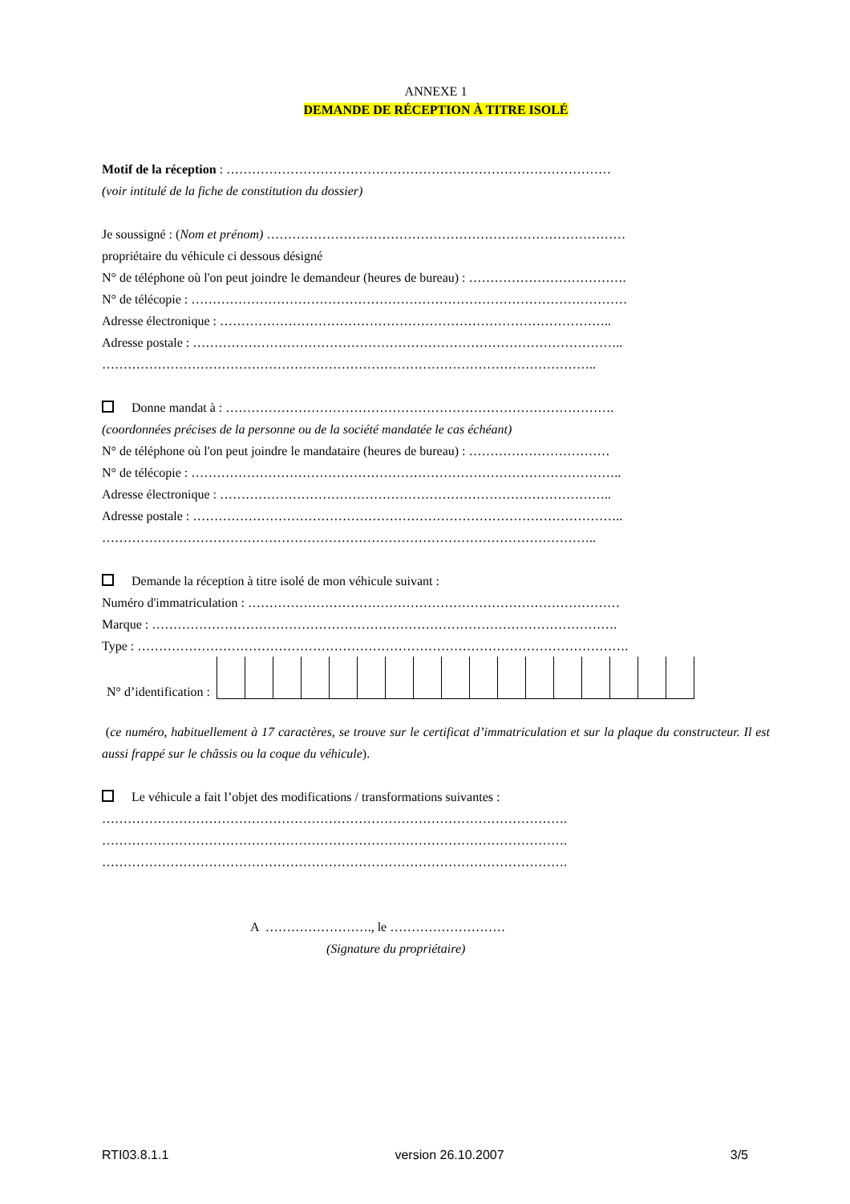ANNEXE 1
DEMANDE DE RÉCEPTION À TITRE ISOLÉ
Motif de la réception : ………………………………………………………………………………
(voir intitulé de la fiche de constitution du dossier)
Je soussigné : (Nom et prénom) …………………………………………………………………………
propriétaire du véhicule ci dessous désigné
N° de téléphone où l'on peut joindre le demandeur (heures de bureau) : ……………………………….
N° de télécopie : …………………………………………………………………………………………
Adresse électronique : ………………………………………………………………………………..
Adresse postale : ………………………………………………………………………………………..
……………………………………………………………………………………………………..
Donne mandat à : ……………………………………………………………………………….
(coordonnées précises de la personne ou de la société mandatée le cas échéant)
N° de téléphone où l'on peut joindre le mandataire (heures de bureau) : ……………………………
N° de télécopie : ………………………………………………………………………………………..
Adresse électronique : ………………………………………………………………………………..
Adresse postale : ………………………………………………………………………………………..
……………………………………………………………………………………………………..
Demande la réception à titre isolé de mon véhicule suivant :
Numéro d'immatriculation : ……………………………………………………………………………
Marque : ……………………………………………………………………………………………….
Type : …………………………………………………………………………………………………….
N° d’identification :
(ce numéro, habituellement à 17 caractères, se trouve sur le certificat d’immatriculation et sur la plaque du constructeur. Il est aussi frappé sur le châssis ou la coque du véhicule).
Le véhicule a fait l’objet des modifications / transformations suivantes :
……………………………………………………………………………………………….
……………………………………………………………………………………………….
……………………………………………………………………………………………….
A ……………………., le ………………………
(Signature du propriétaire)
RTI03.8.1.1 version 26.10.2007 3/5